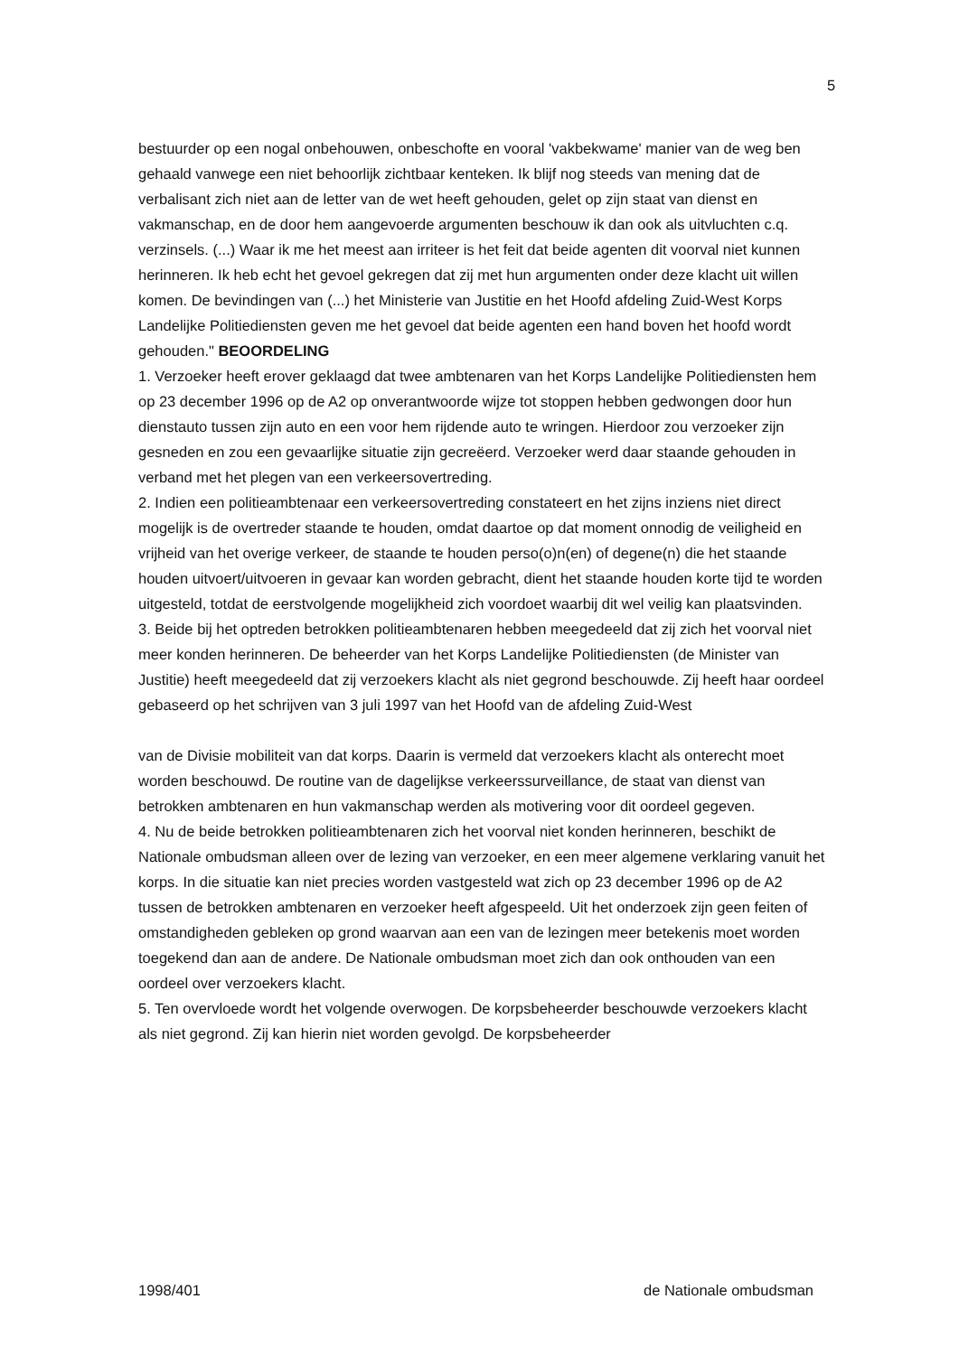5
bestuurder op een nogal onbehouwen, onbeschofte en vooral 'vakbekwame' manier van de weg ben gehaald vanwege een niet behoorlijk zichtbaar kenteken. Ik blijf nog steeds van mening dat de verbalisant zich niet aan de letter van de wet heeft gehouden, gelet op zijn staat van dienst en vakmanschap, en de door hem aangevoerde argumenten beschouw ik dan ook als uitvluchten c.q. verzinsels. (...) Waar ik me het meest aan irriteer is het feit dat beide agenten dit voorval niet kunnen herinneren. Ik heb echt het gevoel gekregen dat zij met hun argumenten onder deze klacht uit willen komen. De bevindingen van (...) het Ministerie van Justitie en het Hoofd afdeling Zuid-West Korps Landelijke Politiediensten geven me het gevoel dat beide agenten een hand boven het hoofd wordt gehouden." BEOORDELING
1. Verzoeker heeft erover geklaagd dat twee ambtenaren van het Korps Landelijke Politiediensten hem op 23 december 1996 op de A2 op onverantwoorde wijze tot stoppen hebben gedwongen door hun dienstauto tussen zijn auto en een voor hem rijdende auto te wringen. Hierdoor zou verzoeker zijn gesneden en zou een gevaarlijke situatie zijn gecreëerd. Verzoeker werd daar staande gehouden in verband met het plegen van een verkeersovertreding.
2. Indien een politieambtenaar een verkeersovertreding constateert en het zijns inziens niet direct mogelijk is de overtreder staande te houden, omdat daartoe op dat moment onnodig de veiligheid en vrijheid van het overige verkeer, de staande te houden perso(o)n(en) of degene(n) die het staande houden uitvoert/uitvoeren in gevaar kan worden gebracht, dient het staande houden korte tijd te worden uitgesteld, totdat de eerstvolgende mogelijkheid zich voordoet waarbij dit wel veilig kan plaatsvinden.
3. Beide bij het optreden betrokken politieambtenaren hebben meegedeeld dat zij zich het voorval niet meer konden herinneren. De beheerder van het Korps Landelijke Politiediensten (de Minister van Justitie) heeft meegedeeld dat zij verzoekers klacht als niet gegrond beschouwde. Zij heeft haar oordeel gebaseerd op het schrijven van 3 juli 1997 van het Hoofd van de afdeling Zuid-West
van de Divisie mobiliteit van dat korps. Daarin is vermeld dat verzoekers klacht als onterecht moet worden beschouwd. De routine van de dagelijkse verkeerssurveillance, de staat van dienst van betrokken ambtenaren en hun vakmanschap werden als motivering voor dit oordeel gegeven.
4. Nu de beide betrokken politieambtenaren zich het voorval niet konden herinneren, beschikt de Nationale ombudsman alleen over de lezing van verzoeker, en een meer algemene verklaring vanuit het korps. In die situatie kan niet precies worden vastgesteld wat zich op 23 december 1996 op de A2 tussen de betrokken ambtenaren en verzoeker heeft afgespeeld. Uit het onderzoek zijn geen feiten of omstandigheden gebleken op grond waarvan aan een van de lezingen meer betekenis moet worden toegekend dan aan de andere. De Nationale ombudsman moet zich dan ook onthouden van een oordeel over verzoekers klacht.
5. Ten overvloede wordt het volgende overwogen. De korpsbeheerder beschouwde verzoekers klacht als niet gegrond. Zij kan hierin niet worden gevolgd. De korpsbeheerder
1998/401 de Nationale ombudsman